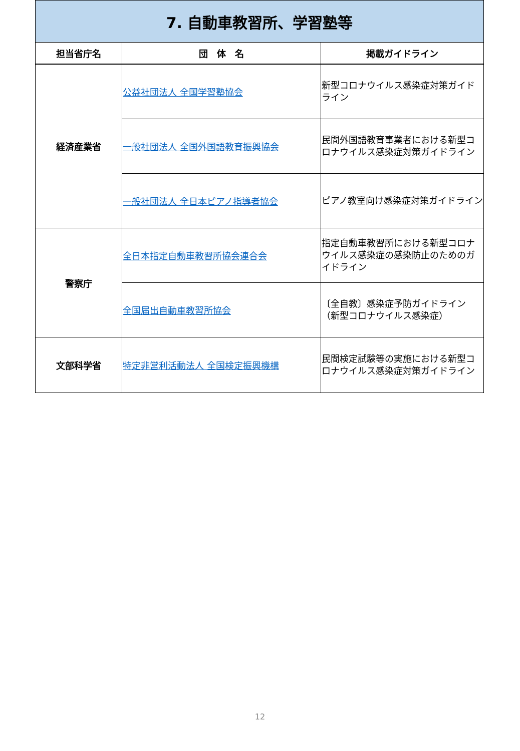| 7. 自動車教習所、学習塾等 | | |
| 担当省庁名 | 団 体 名 | 掲載ガイドライン |
| 経済産業省 | 公益社団法人 全国学習塾協会 | 新型コロナウイルス感染症対策ガイドライン |
| | 一般社団法人 全国外国語教育振興協会 | 民間外国語教育事業者における新型コロナウイルス感染症対策ガイドライン |
| | 一般社団法人 全日本ピアノ指導者協会 | ピアノ教室向け感染症対策ガイドライン |
| 警察庁 | 全日本指定自動車教習所協会連合会 | 指定自動車教習所における新型コロナウイルス感染症の感染防止のためのガイドライン |
| | 全国届出自動車教習所協会 | 〔全自教〕感染症予防ガイドライン（新型コロナウイルス感染症） |
| 文部科学省 | 特定非営利活動法人 全国検定振興機構 | 民間検定試験等の実施における新型コロナウイルス感染症対策ガイドライン |
12